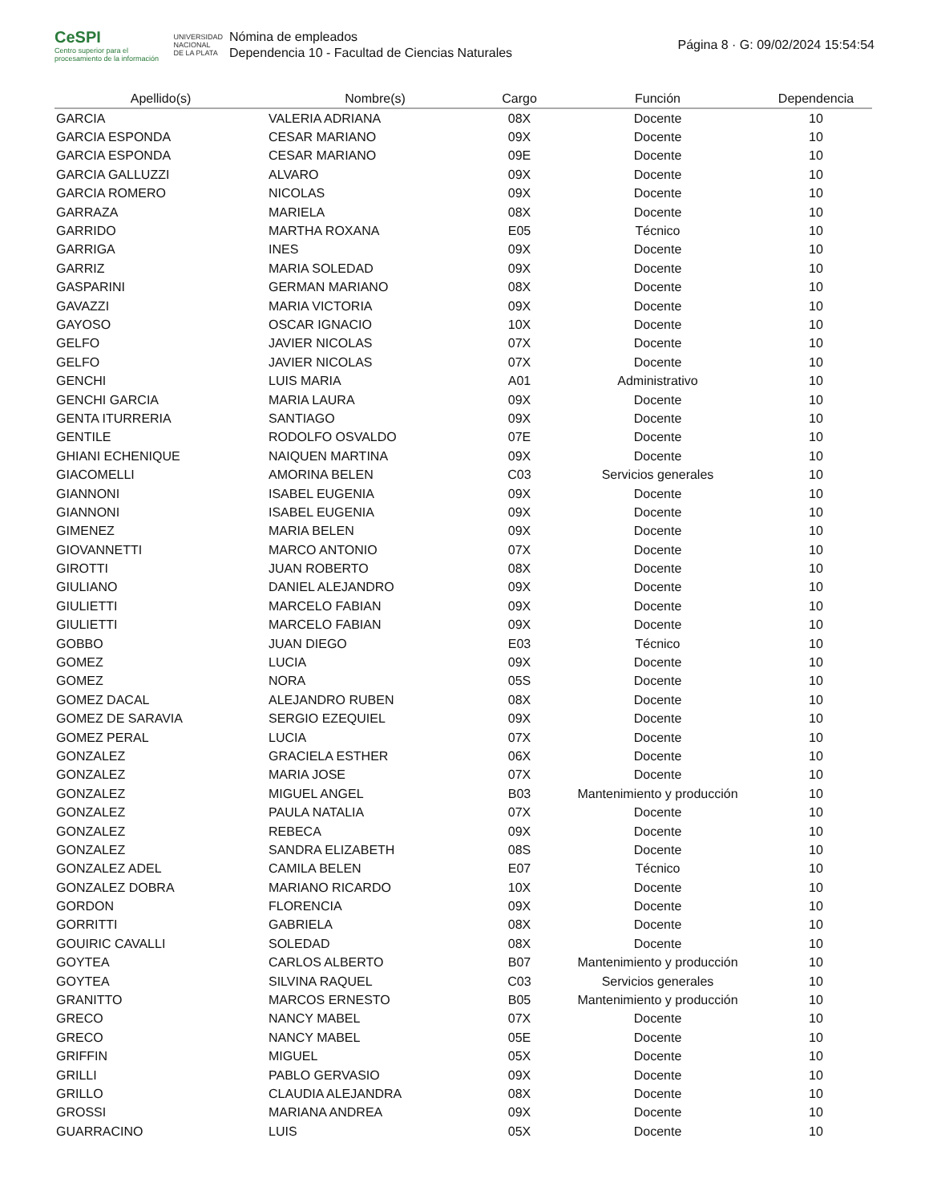CeSPI
Centro superior para el procesamiento de la información
UNIVERSIDAD
NACIONAL
DE LA PLATA
Nómina de empleados
Dependencia 10 - Facultad de Ciencias Naturales
Página 8 · G: 09/02/2024 15:54:54
| Apellido(s) | Nombre(s) | Cargo | Función | Dependencia |
| --- | --- | --- | --- | --- |
| GARCIA | VALERIA ADRIANA | 08X | Docente | 10 |
| GARCIA ESPONDA | CESAR MARIANO | 09X | Docente | 10 |
| GARCIA ESPONDA | CESAR MARIANO | 09E | Docente | 10 |
| GARCIA GALLUZZI | ALVARO | 09X | Docente | 10 |
| GARCIA ROMERO | NICOLAS | 09X | Docente | 10 |
| GARRAZA | MARIELA | 08X | Docente | 10 |
| GARRIDO | MARTHA ROXANA | E05 | Técnico | 10 |
| GARRIGA | INES | 09X | Docente | 10 |
| GARRIZ | MARIA SOLEDAD | 09X | Docente | 10 |
| GASPARINI | GERMAN MARIANO | 08X | Docente | 10 |
| GAVAZZI | MARIA VICTORIA | 09X | Docente | 10 |
| GAYOSO | OSCAR IGNACIO | 10X | Docente | 10 |
| GELFO | JAVIER NICOLAS | 07X | Docente | 10 |
| GELFO | JAVIER NICOLAS | 07X | Docente | 10 |
| GENCHI | LUIS MARIA | A01 | Administrativo | 10 |
| GENCHI GARCIA | MARIA LAURA | 09X | Docente | 10 |
| GENTA ITURRERIA | SANTIAGO | 09X | Docente | 10 |
| GENTILE | RODOLFO OSVALDO | 07E | Docente | 10 |
| GHIANI ECHENIQUE | NAIQUEN MARTINA | 09X | Docente | 10 |
| GIACOMELLI | AMORINA BELEN | C03 | Servicios generales | 10 |
| GIANNONI | ISABEL EUGENIA | 09X | Docente | 10 |
| GIANNONI | ISABEL EUGENIA | 09X | Docente | 10 |
| GIMENEZ | MARIA BELEN | 09X | Docente | 10 |
| GIOVANNETTI | MARCO ANTONIO | 07X | Docente | 10 |
| GIROTTI | JUAN ROBERTO | 08X | Docente | 10 |
| GIULIANO | DANIEL ALEJANDRO | 09X | Docente | 10 |
| GIULIETTI | MARCELO FABIAN | 09X | Docente | 10 |
| GIULIETTI | MARCELO FABIAN | 09X | Docente | 10 |
| GOBBO | JUAN DIEGO | E03 | Técnico | 10 |
| GOMEZ | LUCIA | 09X | Docente | 10 |
| GOMEZ | NORA | 05S | Docente | 10 |
| GOMEZ DACAL | ALEJANDRO RUBEN | 08X | Docente | 10 |
| GOMEZ DE SARAVIA | SERGIO EZEQUIEL | 09X | Docente | 10 |
| GOMEZ PERAL | LUCIA | 07X | Docente | 10 |
| GONZALEZ | GRACIELA ESTHER | 06X | Docente | 10 |
| GONZALEZ | MARIA JOSE | 07X | Docente | 10 |
| GONZALEZ | MIGUEL ANGEL | B03 | Mantenimiento y producción | 10 |
| GONZALEZ | PAULA NATALIA | 07X | Docente | 10 |
| GONZALEZ | REBECA | 09X | Docente | 10 |
| GONZALEZ | SANDRA ELIZABETH | 08S | Docente | 10 |
| GONZALEZ ADEL | CAMILA BELEN | E07 | Técnico | 10 |
| GONZALEZ DOBRA | MARIANO RICARDO | 10X | Docente | 10 |
| GORDON | FLORENCIA | 09X | Docente | 10 |
| GORRITTI | GABRIELA | 08X | Docente | 10 |
| GOUIRIC CAVALLI | SOLEDAD | 08X | Docente | 10 |
| GOYTEA | CARLOS ALBERTO | B07 | Mantenimiento y producción | 10 |
| GOYTEA | SILVINA RAQUEL | C03 | Servicios generales | 10 |
| GRANITTO | MARCOS ERNESTO | B05 | Mantenimiento y producción | 10 |
| GRECO | NANCY MABEL | 07X | Docente | 10 |
| GRECO | NANCY MABEL | 05E | Docente | 10 |
| GRIFFIN | MIGUEL | 05X | Docente | 10 |
| GRILLI | PABLO GERVASIO | 09X | Docente | 10 |
| GRILLO | CLAUDIA ALEJANDRA | 08X | Docente | 10 |
| GROSSI | MARIANA ANDREA | 09X | Docente | 10 |
| GUARRACINO | LUIS | 05X | Docente | 10 |